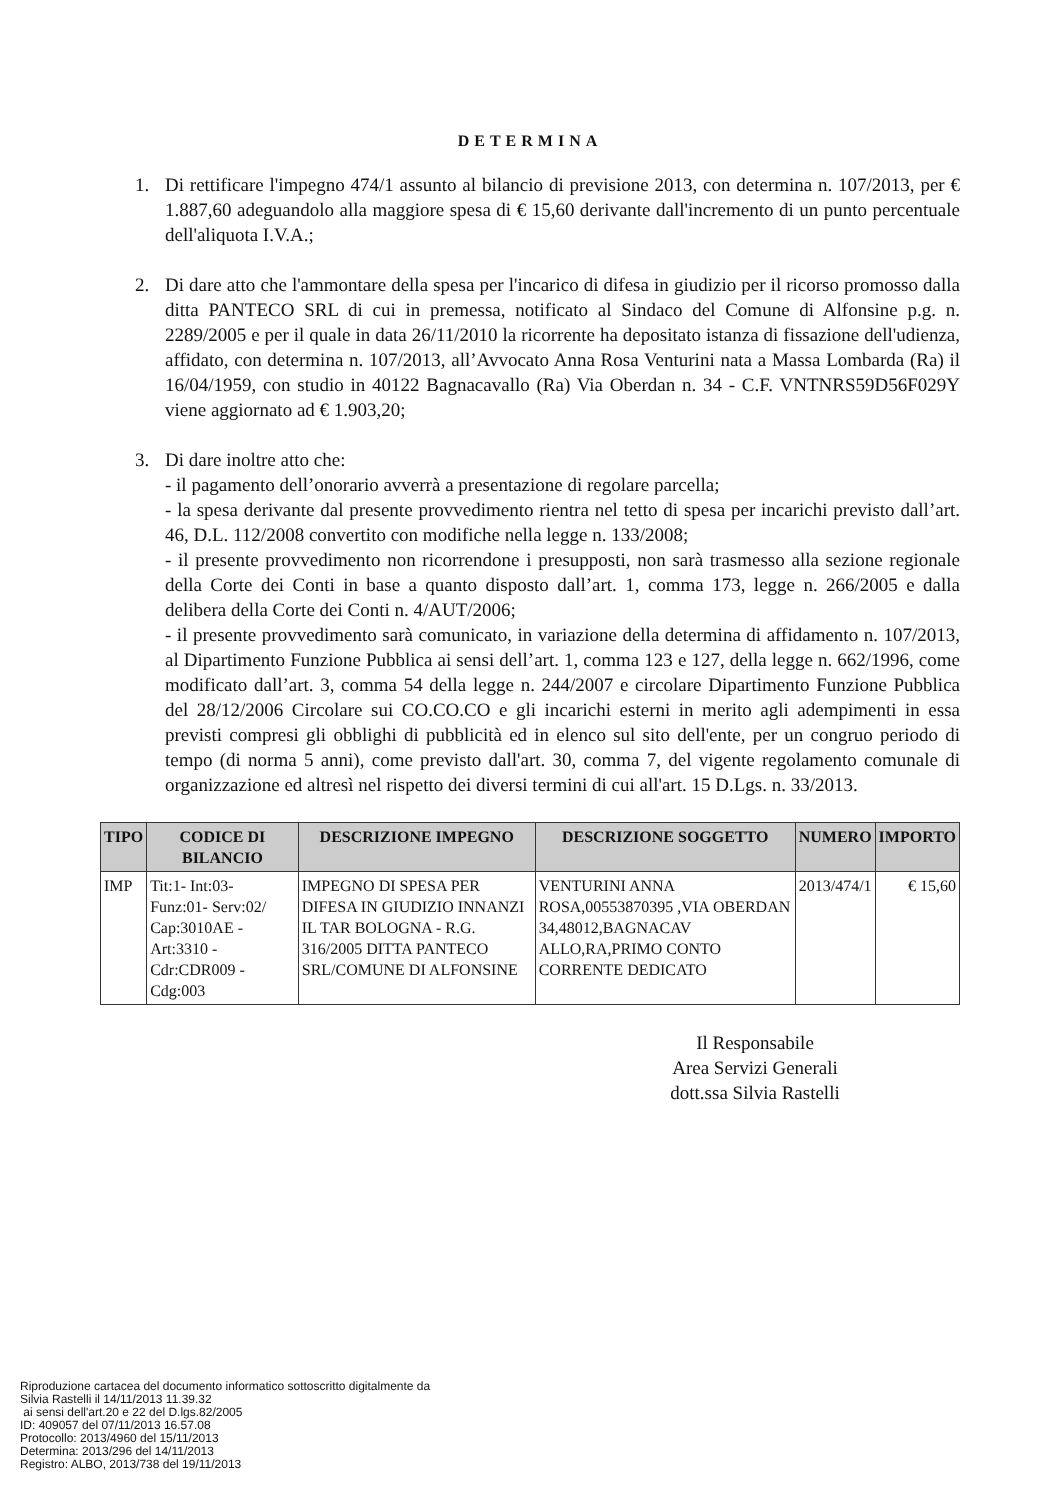DETERMINA
1. Di rettificare l'impegno 474/1 assunto al bilancio di previsione 2013, con determina n. 107/2013, per € 1.887,60 adeguandolo alla maggiore spesa di € 15,60 derivante dall'incremento di un punto percentuale dell'aliquota I.V.A.;
2. Di dare atto che l'ammontare della spesa per l'incarico di difesa in giudizio per il ricorso promosso dalla ditta PANTECO SRL di cui in premessa, notificato al Sindaco del Comune di Alfonsine p.g. n. 2289/2005 e per il quale in data 26/11/2010 la ricorrente ha depositato istanza di fissazione dell'udienza, affidato, con determina n. 107/2013, all’Avvocato Anna Rosa Venturini nata a Massa Lombarda (Ra) il 16/04/1959, con studio in 40122 Bagnacavallo (Ra) Via Oberdan n. 34 - C.F. VNTNRS59D56F029Y viene aggiornato ad € 1.903,20;
3. Di dare inoltre atto che:
- il pagamento dell’onorario avverrà a presentazione di regolare parcella;
- la spesa derivante dal presente provvedimento rientra nel tetto di spesa per incarichi previsto dall’art. 46, D.L. 112/2008 convertito con modifiche nella legge n. 133/2008;
- il presente provvedimento non ricorrendone i presupposti, non sarà trasmesso alla sezione regionale della Corte dei Conti in base a quanto disposto dall’art. 1, comma 173, legge n. 266/2005 e dalla delibera della Corte dei Conti n. 4/AUT/2006;
- il presente provvedimento sarà comunicato, in variazione della determina di affidamento n. 107/2013, al Dipartimento Funzione Pubblica ai sensi dell’art. 1, comma 123 e 127, della legge n. 662/1996, come modificato dall’art. 3, comma 54 della legge n. 244/2007 e circolare Dipartimento Funzione Pubblica del 28/12/2006 Circolare sui CO.CO.CO e gli incarichi esterni in merito agli adempimenti in essa previsti compresi gli obblighi di pubblicità ed in elenco sul sito dell'ente, per un congruo periodo di tempo (di norma 5 anni), come previsto dall'art. 30, comma 7, del vigente regolamento comunale di organizzazione ed altresì nel rispetto dei diversi termini di cui all'art. 15 D.Lgs. n. 33/2013.
| TIPO | CODICE DI BILANCIO | DESCRIZIONE IMPEGNO | DESCRIZIONE SOGGETTO | NUMERO | IMPORTO |
| --- | --- | --- | --- | --- | --- |
| IMP | Tit:1- Int:03- Funz:01- Serv:02/ Cap:3010AE - Art:3310 - Cdr:CDR009 - Cdg:003 | IMPEGNO DI SPESA PER DIFESA IN GIUDIZIO INNANZI IL TAR BOLOGNA - R.G. 316/2005 DITTA PANTECO SRL/COMUNE DI ALFONSINE | VENTURINI ANNA ROSA,00553870395 ,VIA OBERDAN 34,48012,BAGNACAV ALLO,RA,PRIMO CONTO CORRENTE DEDICATO | 2013/474/1 | € 15,60 |
Il Responsabile
Area Servizi Generali
dott.ssa Silvia Rastelli
Riproduzione cartacea del documento informatico sottoscritto digitalmente da
Silvia Rastelli il 14/11/2013 11.39.32
ai sensi dell'art.20 e 22 del D.lgs.82/2005
ID: 409057 del 07/11/2013 16.57.08
Protocollo: 2013/4960 del 15/11/2013
Determina: 2013/296 del 14/11/2013
Registro: ALBO, 2013/738 del 19/11/2013